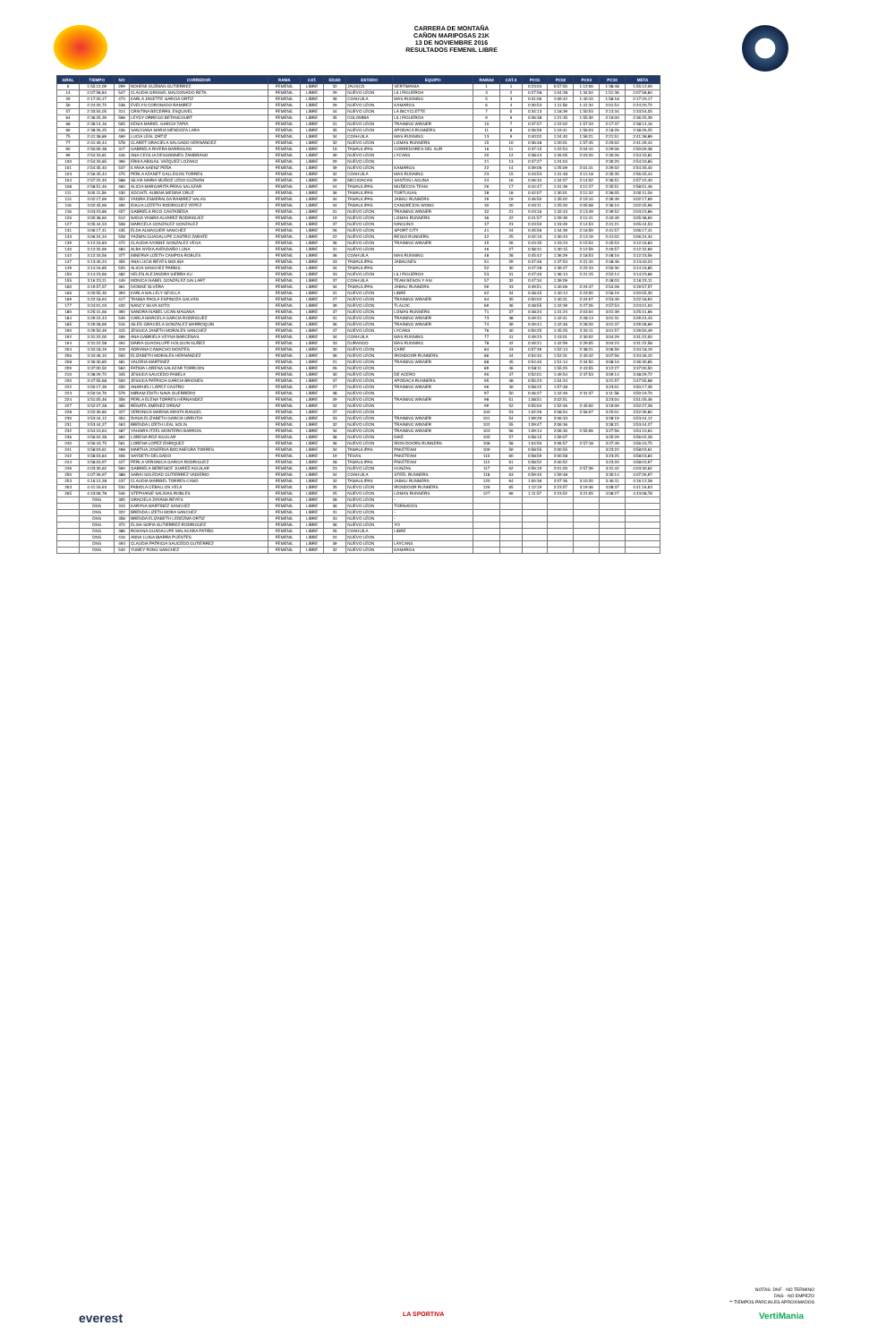CARRERA DE MONTAÑA
CAÑON MARIPOSAS 21K
13 DE NOVIEMBRE 2016
RESULTADOS FEMENIL LIBRE
| GRAL | TIEMPO | NO | CORREDOR | RAMA | CAT. | EDAD | ESTADO | EQUIPO | RAMA2 | CAT.3 | PC01 | PC02 | PC03 | PC10 | META |
| --- | --- | --- | --- | --- | --- | --- | --- | --- | --- | --- | --- | --- | --- | --- | --- |
| 6 | 1:55:12,09 | 299 | NOHEMI GUZMAN GUTIERREZ | FEMENIL | LIBRE | 32 | JALISCO | VERTIMANIA | 1 | 1 | 0:23:04 | 0:57:50 | 1:12:06 | 1:38:48 | 1:55:12,09 |
| 14 | 2:07:58,84 | 547 | CLAUDIA GRISSEL MALDONADO RETA | FEMENIL | LIBRE | 29 | NUEVO LEON | LILI FIGUEROA | 3 | 2 | 0:27:58 | 1:04:28 | 1:34:04 | 1:51:36 | 2:07:58,84 |
| 29 | 2:17:20,17 | 473 | KARLA JANETTE GARCIA ORTIZ | FEMENIL | LIBRE | 36 | COAHUILA | MAS RUNNING | 5 | 3 | 0:31:06 | 1:09:42 | 1:40:10 | 1:58:18 | 2:17:20,17 |
| 56 | 2:24:20,72 | 538 | EVELYN CORONADO RAMIREZ | FEMENIL | LIBRE | 29 | NUEVO LEON | KAMARGS | 6 | 4 | 0:30:53 | 1:11:58 | 1:41:34 | 2:01:54 | 2:24:20,72 |
| 57 | 2:33:54,05 | 314 | CRISTINA BECERRIL ESQUIVEL | FEMENIL | LIBRE | 34 | NUEVO LEON | LA BICYCLETTE | 7 | 5 | 0:34:13 | 1:18:39 | 1:50:53 | 2:13:34 | 2:33:54,05 |
| 64 | 2:36:25,39 | 598 | LEYDY ORREGO BETANCOURT | FEMENIL | LIBRE | 35 | COLOMBIA | LILI FIGUEROA | 9 | 6 | 0:36:38 | 1:21:35 | 1:55:30 | 2:16:00 | 2:36:25,39 |
| 68 | 2:38:14,16 | 505 | KENIA MARIEL GARCIA TAPIA | FEMENIL | LIBRE | 31 | NUEVO LEON | TRAINING WINNER | 10 | 7 | 0:37:57 | 1:22:02 | 1:57:33 | 2:17:37 | 2:38:14,16 |
| 69 | 2:38:26,25 | 436 | SANJUANA MARIA MENDOZA LARA | FEMENIL | LIBRE | 35 | NUEVO LEON | APODACA RUNNERS | 11 | 8 | 0:36:59 | 1:19:41 | 1:56:03 | 2:18:26 | 2:38:26,25 |
| 75 | 2:41:38,89 | 469 | LUCIA LEAL ORTIZ | FEMENIL | LIBRE | 34 | COAHUILA | MAS RUNNING | 13 | 9 | 0:40:02 | 1:24:40 | 1:59:21 | 2:21:51 | 2:41:38,89 |
| 77 | 2:41:49,44 | 578 | CLARET GRACIELA SALGADO HERNÁNDEZ | FEMENIL | LIBRE | 32 | NUEVO LEON | LOMAS RUNNERS | 15 | 10 | 0:36:48 | 1:20:01 | 1:57:45 | 2:20:02 | 2:41:49,44 |
| 90 | 2:50:09,38 | 317 | GABRIELA RIVERA BARRAGAN | FEMENIL | LIBRE | 19 | TAMAULIPAS | CORREDORES DEL SUR | 16 | 11 | 0:37:15 | 1:22:54 | 2:04:10 | 2:29:06 | 2:50:09,38 |
| 99 | 2:54:33,81 | 446 | ANA CECILIA DESSOMMES ZAMBRANO | FEMENIL | LIBRE | 39 | NUEVO LEON | LYCANS | 20 | 12 | 0:38:43 | 1:26:05 | 2:03:20 | 2:30:26 | 2:54:33,81 |
| 100 | 2:54:33,85 | 396 | ERIKA ABIGAIL VAZQUEZ LOZANO | FEMENIL | LIBRE | 29 | NUEVO LEON | | 21 | 13 | 0:37:27 | 1:24:04 | | 2:30:20 | 2:54:33,85 |
| 101 | 2:54:35,40 | 537 | ILYANA SAENZ PEÑA | FEMENIL | LIBRE | 39 | NUEVO LEON | KAMARGS | 22 | 14 | 0:39:06 | 1:25:09 | 2:01:41 | 2:29:02 | 2:54:35,40 |
| 103 | 2:56:45,44 | 475 | PERLA AZANET GALLEGOS TORRES | FEMENIL | LIBRE | 32 | COAHUILA | MAS RUNNING | 23 | 15 | 0:43:53 | 1:31:48 | 2:11:18 | 2:35:35 | 2:56:45,44 |
| 104 | 2:57:22,40 | 588 | SILVIA MARIA MUÑOZ LEDO GUZMÁN | FEMENIL | LIBRE | 29 | MICHOACAN | SANTOS LAGUNA | 24 | 16 | 0:46:34 | 1:34:57 | 2:14:02 | 2:36:51 | 2:57:22,40 |
| 108 | 2:58:51,46 | 460 | ALICIA MARGARITA FRÍAS SALAZAR | FEMENIL | LIBRE | 24 | TAMAULIPAS | MUÑECOS TEAM | 26 | 17 | 0:44:47 | 1:31:39 | 2:11:37 | 2:35:51 | 2:58:51,46 |
| 111 | 3:00:11,56 | 430 | XOCHITL AUBINA MEDINA CRUZ | FEMENIL | LIBRE | 36 | TAMAULIPAS | TORTUGAS | 28 | 18 | 0:42:07 | 1:30:01 | 2:11:32 | 2:36:05 | 3:00:11,56 |
| 114 | 3:02:17,69 | 352 | YADIRA ESMERALDA RAMIREZ SALAS | FEMENIL | LIBRE | 34 | TAMAULIPAS | JABALI RUNNERS | 29 | 19 | 0:46:50 | 1:35:02 | 2:15:10 | 2:39:49 | 3:02:17,69 |
| 116 | 3:02:45,96 | 490 | IDALIA LIZZETH RODRIGUEZ YEPEZ | FEMENIL | LIBRE | 34 | TAMAULIPAS | CANGREJOS WONG | 30 | 20 | 0:40:11 | 1:25:20 | 2:05:08 | 2:36:10 | 3:02:45,96 |
| 118 | 3:03:23,86 | 457 | GABRIELA RICO CASTAÑEDA | FEMENIL | LIBRE | 31 | NUEVO LEON | TRAINING WINNER | 32 | 21 | 0:43:16 | 1:32:43 | 2:13:49 | 2:39:52 | 3:03:23,86 |
| 126 | 3:05:38,60 | 512 | NADIA YANIRA ALVAREZ RODRIGUEZ | FEMENIL | LIBRE | 19 | NUEVO LEON | LOMAS RUNNERS | 36 | 22 | 0:41:57 | 1:29:39 | 2:11:41 | 2:40:49 | 3:05:38,60 |
| 127 | 3:05:44,53 | 508 | MARICELA GONZALEZ GONZALEZ | FEMENIL | LIBRE | 37 | NUEVO LEON | NINGUNO | 37 | 23 | 0:43:50 | 1:33:49 | 2:14:53 | 2:41:21 | 3:05:44,53 |
| 131 | 3:06:17,41 | 435 | ELDA ALMAGUER SANCHEZ | FEMENIL | LIBRE | 26 | NUEVO LEON | SPORT CITY | 41 | 24 | 0:45:56 | 1:34:39 | 2:16:59 | 2:41:57 | 3:06:17,41 |
| 133 | 3:06:24,34 | 528 | YAZMIN GUADALUPE CASTRO ZARATE | FEMENIL | LIBRE | 22 | NUEVO LEON | REGIO RUNNERS | 42 | 25 | 0:42:10 | 1:30:43 | 2:13:19 | 2:41:02 | 3:06:24,34 |
| 139 | 3:12:16,83 | 472 | CLAUDIA IVONNE GONZALEZ VEGA | FEMENIL | LIBRE | 36 | NUEVO LEON | TRAINING WINNER | 45 | 26 | 0:43:35 | 1:33:23 | 2:15:54 | 2:45:53 | 3:12:16,83 |
| 140 | 3:12:32,69 | 484 | ALBA NYDIA AVENDAÑO LUNA | FEMENIL | LIBRE | 31 | NUEVO LEON | | 46 | 27 | 0:38:31 | 1:30:15 | 2:12:59 | 2:40:57 | 3:12:32,69 |
| 142 | 3:12:33,56 | 377 | MINERVA LIZETH CAMPOS ROBLES | FEMENIL | LIBRE | 36 | COAHUILA | MAS RUNNING | 48 | 28 | 0:45:42 | 1:36:29 | 2:18:53 | 2:48:16 | 3:12:33,56 |
| 147 | 3:13:40,24 | 355 | ANA LUCIA REYES MOLINA | FEMENIL | LIBRE | 33 | TAMAULIPAS | JABALINES | 51 | 29 | 0:47:46 | 1:37:53 | 2:21:10 | 2:48:46 | 3:13:40,24 |
| 149 | 3:14:16,85 | 520 | ALICIA SANCHEZ PARBUL | FEMENIL | LIBRE | 34 | TAMAULIPAS | | 52 | 30 | 0:47:28 | 1:39:27 | 2:22:43 | 2:50:30 | 3:14:16,85 |
| 150 | 3:14:23,66 | 482 | HELEN ALEJANDRA SIERRA KU | FEMENIL | LIBRE | 33 | NUEVO LEON | LILI FIGUEROA | 53 | 31 | 0:47:40 | 1:36:13 | 2:21:15 | 2:52:14 | 3:14:23,66 |
| 155 | 3:16:23,11 | 449 | MONICA ISABEL GONZÁLEZ GALLART | FEMENIL | LIBRE | 37 | COAHUILA | TEAM BESOS Y ASI | 57 | 32 | 0:47:34 | 1:39:09 | | 2:48:03 | 3:16:23,11 |
| 160 | 3:19:57,57 | 361 | IVONNE OLVERA | FEMENIL | LIBRE | 34 | TAMAULIPAS | JABALI RUNNERS | 59 | 33 | 0:49:51 | 1:40:06 | 2:24:47 | 2:54:28 | 3:19:57,57 |
| 166 | 3:20:55,30 | 393 | KARLA NALLELY SEVILLA | FEMENIL | LIBRE | 31 | NUEVO LEON | LIBRE | 62 | 34 | 0:48:45 | 1:40:14 | 2:23:00 | 2:56:19 | 3:20:55,30 |
| 169 | 3:22:18,94 | 417 | TANNIA PAOLA ESPINOZA GALVÁN | FEMENIL | LIBRE | 27 | NUEVO LEON | TRAINING WINNER | 64 | 35 | 0:50:02 | 1:40:31 | 2:24:07 | 2:53:49 | 3:22:18,94 |
| 177 | 3:24:01,03 | 420 | NANCY SILVA SOTO | FEMENIL | LIBRE | 39 | NUEVO LEON | TLALOC | 69 | 36 | 0:48:55 | 1:42:39 | 2:27:26 | 2:57:53 | 3:24:01,03 |
| 180 | 3:25:41,66 | 390 | SANDRA ISABEL UCAN MAGANA | FEMENIL | LIBRE | 37 | NUEVO LEON | LOMAS RUNNERS | 71 | 37 | 0:48:24 | 1:41:24 | 2:03:04 | 3:01:39 | 3:25:41,66 |
| 184 | 3:29:24,43 | 549 | CARLA MARCELA GARCIA RODRIGUEZ | FEMENIL | LIBRE | 31 | NUEVO LEON | TRAINING WINNER | 73 | 38 | 0:49:31 | 1:42:41 | 2:28:13 | 3:01:31 | 3:29:24,43 |
| 185 | 3:29:28,69 | 516 | AILED GRACIELA GONZALEZ MARROQUIN | FEMENIL | LIBRE | 36 | NUEVO LEON | TRAINING WINNER | 74 | 39 | 0:49:41 | 1:42:46 | 2:28:20 | 3:01:37 | 3:29:28,69 |
| 190 | 3:29:50,49 | 315 | JESSICA JANETH MORALES SANCHEZ | FEMENIL | LIBRE | 37 | NUEVO LEON | LYCANS | 76 | 40 | 0:50:25 | 1:45:25 | 2:33:11 | 3:01:57 | 3:29:50,49 |
| 192 | 3:31:22,00 | 496 | ANA GABRIELA VEYNA BARCENAS | FEMENIL | LIBRE | 34 | COAHUILA | MAS RUNNING | 77 | 41 | 0:49:23 | 1:43:01 | 2:30:02 | 3:04:29 | 3:31:22,00 |
| 194 | 3:31:22,58 | 494 | MARIA GUADALUPE HOLGUIN NUÑEZ | FEMENIL | LIBRE | 33 | DURANGO | MAS RUNNING | 78 | 42 | 0:49:21 | 1:42:59 | 2:29:05 | 3:04:23 | 3:31:22,58 |
| 204 | 3:34:18,19 | 319 | ADRIANA CAMACHO MONTES | FEMENIL | LIBRE | 30 | NUEVO LEON | CARE | 84 | 43 | 0:57:39 | 1:52:13 | 2:38:21 | 3:06:59 | 3:34:18,19 |
| 206 | 3:34:46,10 | 550 | ELIZABETH MORALES HERNÁNDEZ | FEMENIL | LIBRE | 36 | NUEVO LEON | IRONDOOR RUNNERS | 86 | 44 | 0:54:34 | 1:52:31 | 2:40:42 | 3:07:56 | 3:34:46,10 |
| 208 | 3:36:30,85 | 481 | VALERIA MARTINEZ | FEMENIL | LIBRE | 21 | NUEVO LEON | TRAINING WINNER | 88 | 45 | 0:54:40 | 1:51:14 | 2:34:50 | 3:08:16 | 3:36:30,85 |
| 209 | 3:37:00,50 | 562 | FATIMA LORENA SALAZAR TORRIJOS | FEMENIL | LIBRE | 26 | NUEVO LEON | | 89 | 46 | 0:58:11 | 1:55:25 | 2:43:55 | 3:12:27 | 3:37:00,50 |
| 210 | 3:38:29,72 | 345 | JESSICA SAUCEDO FABELA | FEMENIL | LIBRE | 30 | NUEVO LEON | DE ACERO | 90 | 47 | 0:52:01 | 1:49:54 | 2:37:53 | 3:09:14 | 3:38:29,72 |
| 220 | 3:47:55,68 | 500 | JESSICA PATRICIA GARCIA BRIONES | FEMENIL | LIBRE | 37 | NUEVO LEON | APODACA RUNNERS | 95 | 48 | 0:55:23 | 1:54:24 | | 3:21:57 | 3:47:55,68 |
| 222 | 3:50:17,39 | 459 | ANARHELI LÓPEZ CASTRO | FEMENIL | LIBRE | 27 | NUEVO LEON | TRAINING WINNER | 96 | 49 | 0:58:22 | 1:57:48 | | 3:23:01 | 3:50:17,39 |
| 223 | 3:50:19,70 | 579 | MIRIAM EDITH NAVA GUERRERO | FEMENIL | LIBRE | 38 | NUEVO LEON | | 97 | 50 | 0:46:27 | 1:42:49 | 2:31:37 | 3:11:58 | 3:50:19,70 |
| 224 | 3:51:05,46 | 356 | PERLA ELENA TORRES HERNANDEZ | FEMENIL | LIBRE | 29 | NUEVO LEON | TRAINING WINNER | 98 | 51 | 1:08:51 | 2:02:51 | | 3:23:04 | 3:51:05,46 |
| 227 | 3:52:27,28 | 365 | RENATA JIMÉNEZ ORDAZ | FEMENIL | LIBRE | 32 | NUEVO LEON | | 99 | 52 | 0:55:04 | 1:52:46 | 2:45:00 | 3:19:09 | 3:52:27,28 |
| 228 | 3:52:39,80 | 327 | VERONICA MARINA ARISTA RANGEL | FEMENIL | LIBRE | 37 | NUEVO LEON | | 100 | 53 | 1:02:26 | 2:08:54 | 2:56:07 | 3:25:01 | 3:52:39,80 |
| 230 | 3:53:44,12 | 354 | DIANA ELIZABETH GARCIA URRUTIA | FEMENIL | LIBRE | 33 | NUEVO LEON | TRAINING WINNER | 101 | 54 | 1:09:29 | 2:06:33 | | 3:28:19 | 3:53:44,12 |
| 231 | 3:53:44,27 | 463 | BRENDA LIZETH LEAL SOLIS | FEMENIL | LIBRE | 32 | NUEVO LEON | TRAINING WINNER | 102 | 55 | 1:09:47 | 2:06:36 | | 3:28:21 | 3:53:44,27 |
| 232 | 3:54:10,64 | 487 | YAHAIRA ITZEL MONTERO BARRON | FEMENIL | LIBRE | 34 | NUEVO LEON | TRAINING WINNER | 103 | 56 | 1:09:14 | 2:06:30 | 2:55:06 | 3:27:56 | 3:54:10,64 |
| 236 | 3:56:02,28 | 362 | LORENA RDZ AGUILAR | FEMENIL | LIBRE | 38 | NUEVO LEON | NIKE | 105 | 57 | 0:58:15 | 1:59:07 | | 3:25:29 | 3:56:02,28 |
| 240 | 3:56:43,75 | 561 | LORENA LOPEZ ENRIQUEZ | FEMENIL | LIBRE | 36 | NUEVO LEON | IRON DOORS RUNNERS | 108 | 58 | 1:04:50 | 2:06:57 | 2:57:18 | 3:27:49 | 3:56:43,75 |
| 241 | 3:58:03,61 | 498 | MARTHA JOSEFINA BOCANEGRA TORRES | FEMENIL | LIBRE | 34 | TAMAULIPAS | PAKETEAM | 109 | 59 | 0:58:55 | 2:00:55 | | 3:23:22 | 3:58:03,61 |
| 242 | 3:58:03,84 | 406 | SAYDETH DELGADO | FEMENIL | LIBRE | 19 | TEXAS | PAKETEAM | 110 | 60 | 0:58:59 | 2:00:58 | | 3:23:25 | 3:58:03,84 |
| 244 | 3:58:03,97 | 427 | PERLA VERONICA GARCIA RODRIGUEZ | FEMENIL | LIBRE | 28 | TAMAULIPAS | PAKETEAM | 112 | 61 | 0:58:52 | 2:00:52 | | 3:23:20 | 3:58:03,97 |
| 249 | 4:03:30,62 | 590 | GABRIELA BERENICE JUAREZ AGUILAR | FEMENIL | LIBRE | 23 | NUEVO LEON | HUNZAS | 117 | 62 | 0:59:19 | 2:01:00 | 2:57:39 | 3:31:42 | 4:03:30,62 |
| 250 | 4:07:26,97 | 388 | SARAI SOLEDAD GUTIERREZ VADIERIO | FEMENIL | LIBRE | 34 | COAHUILA | STEEL RUNNERS | 118 | 63 | 0:59:40 | 1:59:48 | | 3:30:14 | 4:07:26,97 |
| 253 | 4:16:12,28 | 437 | CLAUDIA MARIBEL TORRES CANO | FEMENIL | LIBRE | 32 | TAMAULIPAS | JABALI RUNNERS | 120 | 64 | 1:00:36 | 2:07:36 | 3:10:20 | 3:46:11 | 4:16:12,28 |
| 263 | 4:41:16,63 | 534 | FABIOLA CEBALLOS VELA | FEMENIL | LIBRE | 35 | NUEVO LEON | IRONDOOR RUNNERS | 126 | 65 | 1:12:19 | 2:23:57 | 3:19:46 | 4:08:37 | 4:41:16,63 |
| 265 | 4:43:08,78 | 546 | STEPHANIE SALINAS ROBLES | FEMENIL | LIBRE | 25 | NUEVO LEON | LOMAS RUNNERS | 127 | 66 | 1:11:57 | 2:23:52 | 3:21:05 | 4:08:27 | 4:43:08,78 |
| | DNS | 305 | GRACIELA ZAYANA REYES | FEMENIL | LIBRE | 28 | NUEVO LEON | - | | | | | | | |
| | DNS | 310 | KARYNA MARTINEZ SANCHEZ | FEMENIL | LIBRE | 36 | NUEVO LEON | TORNADOS | | | | | | | |
| | DNS | 322 | BRENDA LIZETH MORA SANCHEZ | FEMENIL | LIBRE | 31 | NUEVO LEON | - | | | | | | | |
| | DNS | 358 | BRENDA ELIZABETH LEDEZMA ORTIZ | FEMENIL | LIBRE | 33 | NUEVO LEON | - | | | | | | | |
| | DNS | 372 | ELISA SOFIA GUTIERREZ RODRIGUEZ | FEMENIL | LIBRE | 36 | NUEVO LEON | YO | | | | | | | |
| | DNS | 386 | ROXANA GUADALUPE MALACARA PATIÑO | FEMENIL | LIBRE | 26 | COAHUILA | LIBRE | | | | | | | |
| | DNS | 416 | ANNA LUISA IBARRA PUENTES | FEMENIL | LIBRE | 24 | NUEVO LEON | | | | | | | | |
| | DNS | 493 | CLAUDIA PATRICIA SAUCEDO GUTIÉRREZ | FEMENIL | LIBRE | 39 | NUEVO LEON | LAYCANS | | | | | | | |
| | DNS | 540 | YUMEY FONG SANCHEZ | FEMENIL | LIBRE | 32 | NUEVO LEON | KAMARGS | | | | | | | |
NOTAS: DNF - NO TERMINO
DNS - NO EMPEZO
** TIEMPOS PARCIALES APROXIMADOS
everest LA SPORTIVA VertiMania